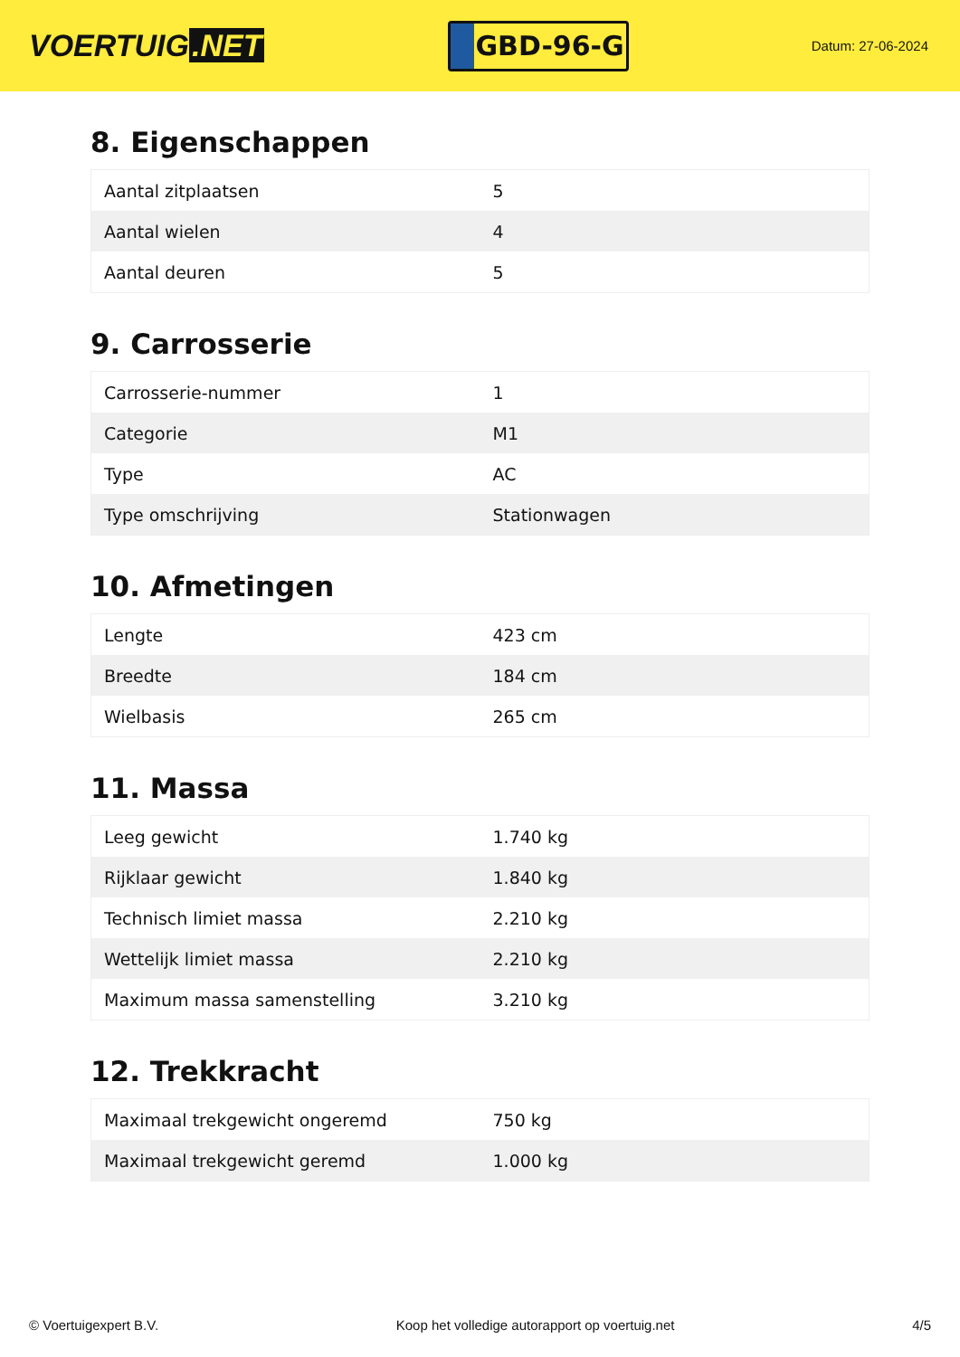VOERTUIG.NET
GBD-96-G
Datum: 27-06-2024
8. Eigenschappen
| Aantal zitplaatsen | 5 |
| Aantal wielen | 4 |
| Aantal deuren | 5 |
9. Carrosserie
| Carrosserie-nummer | 1 |
| Categorie | M1 |
| Type | AC |
| Type omschrijving | Stationwagen |
10. Afmetingen
| Lengte | 423 cm |
| Breedte | 184 cm |
| Wielbasis | 265 cm |
11. Massa
| Leeg gewicht | 1.740 kg |
| Rijklaar gewicht | 1.840 kg |
| Technisch limiet massa | 2.210 kg |
| Wettelijk limiet massa | 2.210 kg |
| Maximum massa samenstelling | 3.210 kg |
12. Trekkracht
| Maximaal trekgewicht ongeremd | 750 kg |
| Maximaal trekgewicht geremd | 1.000 kg |
© Voertuigexpert B.V. Koop het volledige autorapport op voertuig.net 4/5